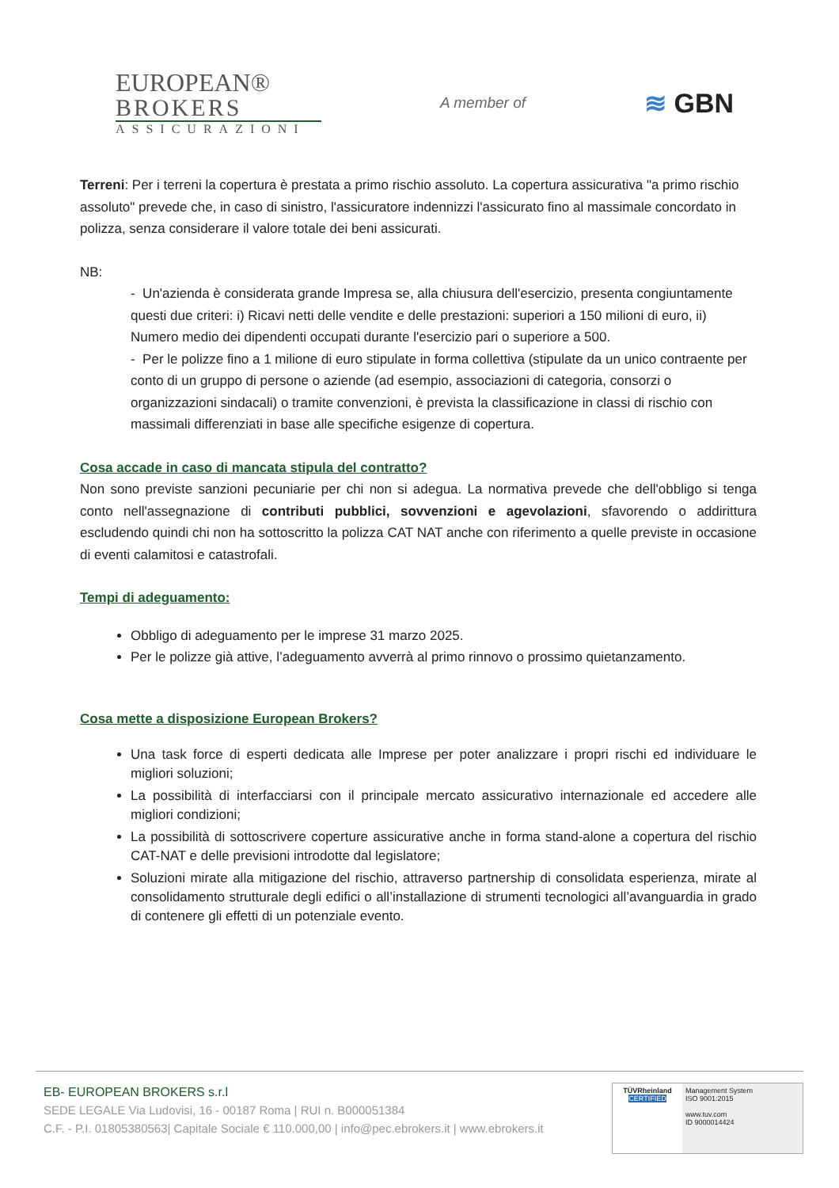EUROPEAN®
BROKERS
ASSICURAZIONI
A member of
≋ GBN
Terreni: Per i terreni la copertura è prestata a primo rischio assoluto. La copertura assicurativa "a primo rischio assoluto" prevede che, in caso di sinistro, l'assicuratore indennizzi l'assicurato fino al massimale concordato in polizza, senza considerare il valore totale dei beni assicurati.
NB:
- Un'azienda è considerata grande Impresa se, alla chiusura dell'esercizio, presenta congiuntamente questi due criteri: i) Ricavi netti delle vendite e delle prestazioni: superiori a 150 milioni di euro, ii) Numero medio dei dipendenti occupati durante l'esercizio pari o superiore a 500.
- Per le polizze fino a 1 milione di euro stipulate in forma collettiva (stipulate da un unico contraente per conto di un gruppo di persone o aziende (ad esempio, associazioni di categoria, consorzi o organizzazioni sindacali) o tramite convenzioni, è prevista la classificazione in classi di rischio con massimali differenziati in base alle specifiche esigenze di copertura.
Cosa accade in caso di mancata stipula del contratto?
Non sono previste sanzioni pecuniarie per chi non si adegua. La normativa prevede che dell'obbligo si tenga conto nell'assegnazione di contributi pubblici, sovvenzioni e agevolazioni, sfavorendo o addirittura escludendo quindi chi non ha sottoscritto la polizza CAT NAT anche con riferimento a quelle previste in occasione di eventi calamitosi e catastrofali.
Tempi di adeguamento:
Obbligo di adeguamento per le imprese 31 marzo 2025.
Per le polizze già attive, l’adeguamento avverrà al primo rinnovo o prossimo quietanzamento.
Cosa mette a disposizione European Brokers?
Una task force di esperti dedicata alle Imprese per poter analizzare i propri rischi ed individuare le migliori soluzioni;
La possibilità di interfacciarsi con il principale mercato assicurativo internazionale ed accedere alle migliori condizioni;
La possibilità di sottoscrivere coperture assicurative anche in forma stand-alone a copertura del rischio CAT-NAT e delle previsioni introdotte dal legislatore;
Soluzioni mirate alla mitigazione del rischio, attraverso partnership di consolidata esperienza, mirate al consolidamento strutturale degli edifici o all’installazione di strumenti tecnologici all’avanguardia in grado di contenere gli effetti di un potenziale evento.
EB- EUROPEAN BROKERS s.r.l
SEDE LEGALE Via Ludovisi, 16 - 00187 Roma | RUI n. B000051384
C.F. - P.I. 01805380563| Capitale Sociale € 110.000,00 | info@pec.ebrokers.it | www.ebrokers.it
TÜVRheinland
CERTIFIED
Management System
ISO 9001:2015
www.tuv.com
ID 9000014424